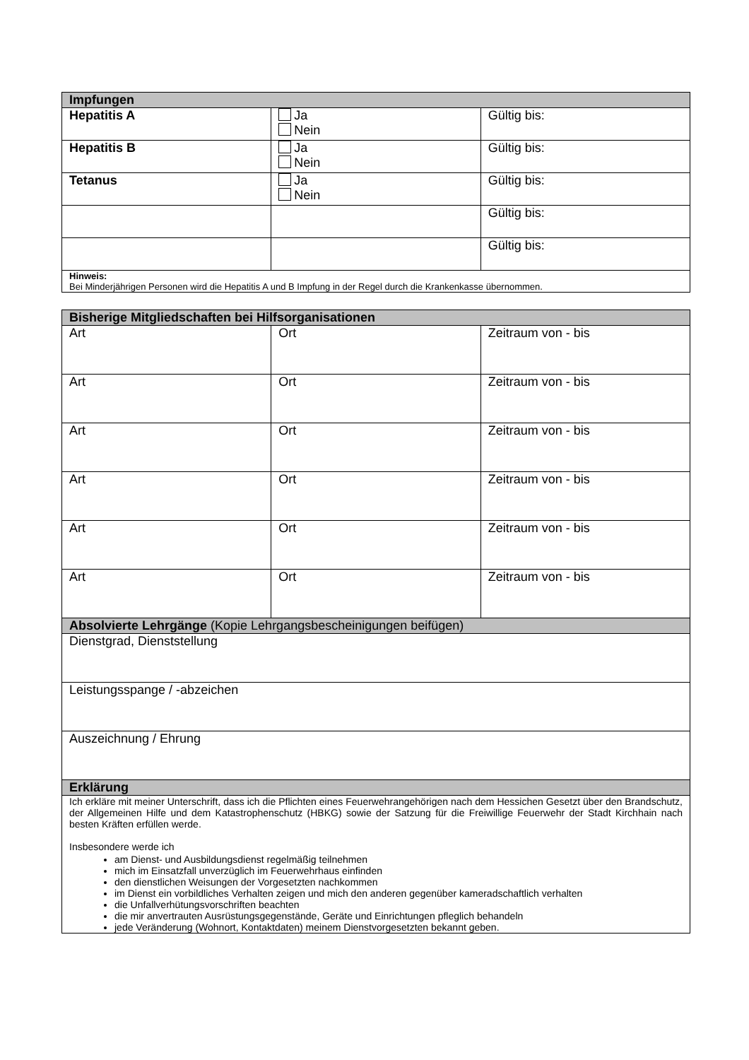| Impfungen | | |
| --- | --- | --- |
| Hepatitis A | Ja Nein | Gültig bis: |
| Hepatitis B | Ja Nein | Gültig bis: |
| Tetanus | Ja Nein | Gültig bis: |
| | | Gültig bis: |
| | | Gültig bis: |
| Hinweis: Bei Minderjährigen Personen wird die Hepatitis A und B Impfung in der Regel durch die Krankenkasse übernommen. | | |
| Bisherige Mitgliedschaften bei Hilfsorganisationen | | |
| --- | --- | --- |
| Art | Ort | Zeitraum von - bis |
| Art | Ort | Zeitraum von - bis |
| Art | Ort | Zeitraum von - bis |
| Art | Ort | Zeitraum von - bis |
| Art | Ort | Zeitraum von - bis |
| Art | Ort | Zeitraum von - bis |
| Absolvierte Lehrgänge (Kopie Lehrgangsbescheinigungen beifügen) | | |
| Dienstgrad, Dienststellung | | |
| Leistungsspange / -abzeichen | | |
| Auszeichnung / Ehrung | | |
| Erklärung | | |
| Ich erkläre mit meiner Unterschrift, dass ich die Pflichten eines Feuerwehrangehörigen nach dem Hessichen Gesetzt über den Brandschutz, der Allgemeinen Hilfe und dem Katastrophenschutz (HBKG) sowie der Satzung für die Freiwillige Feuerwehr der Stadt Kirchhain nach besten Kräften erfüllen werde. Insbesondere werde ich am Dienst- und Ausbildungsdienst regelmäßig teilnehmen mich im Einsatzfall unverzüglich im Feuerwehrhaus einfinden den dienstlichen Weisungen der Vorgesetzten nachkommen im Dienst ein vorbildliches Verhalten zeigen und mich den anderen gegenüber kameradschaftlich verhalten die Unfallverhütungsvorschriften beachten die mir anvertrauten Ausrüstungsgegenstände, Geräte und Einrichtungen pfleglich behandeln jede Veränderung (Wohnort, Kontaktdaten) meinem Dienstvorgesetzten bekannt geben. | | |